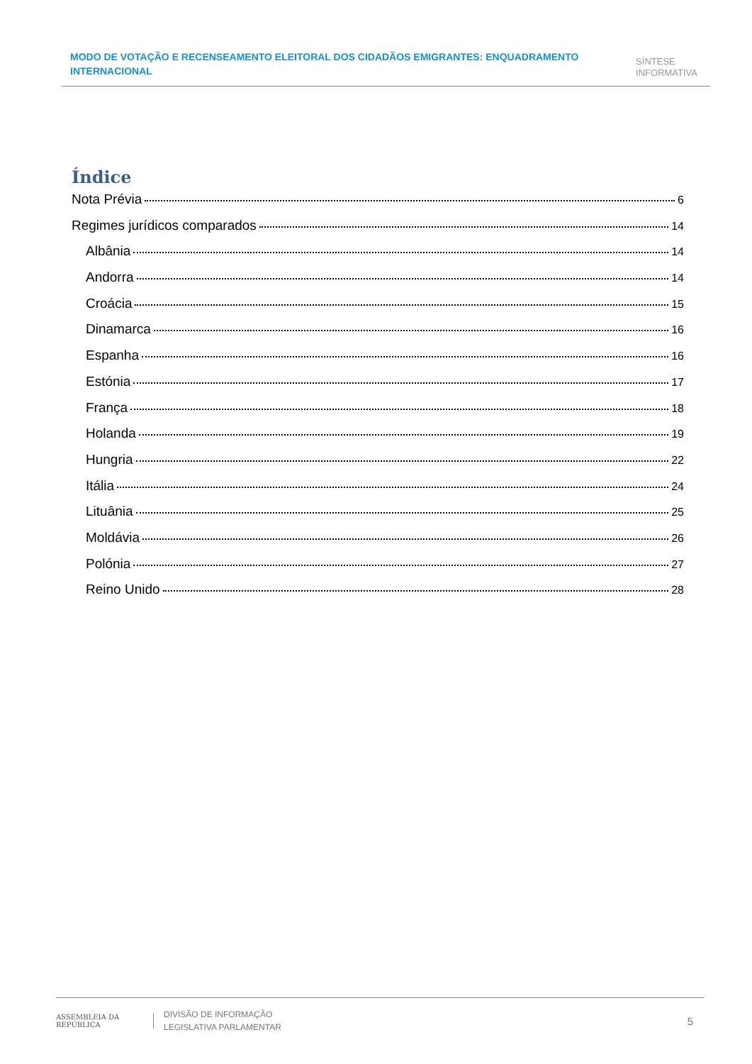MODO DE VOTAÇÃO E RECENSEAMENTO ELEITORAL DOS CIDADÃOS EMIGRANTES: ENQUADRAMENTO INTERNACIONAL
SÍNTESE
INFORMATIVA
Índice
Nota Prévia 6
Regimes jurídicos comparados 14
Albânia 14
Andorra 14
Croácia 15
Dinamarca 16
Espanha 16
Estónia 17
França 18
Holanda 19
Hungria 22
Itália 24
Lituânia 25
Moldávia 26
Polónia 27
Reino Unido 28
ASSEMBLEIA DA REPÚBLICA
DIVISÃO DE INFORMAÇÃO
LEGISLATIVA PARLAMENTAR
5